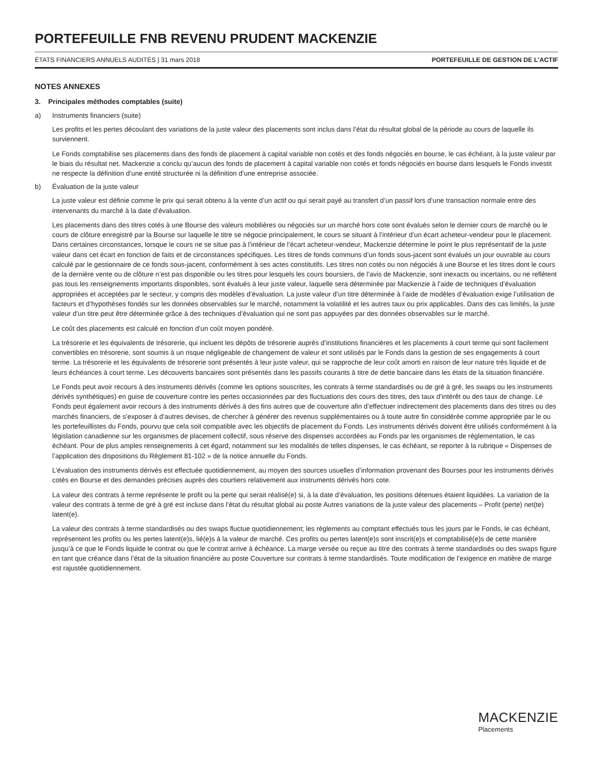PORTEFEUILLE FNB REVENU PRUDENT MACKENZIE
ÉTATS FINANCIERS ANNUELS AUDITÉS | 31 mars 2018 PORTEFEUILLE DE GESTION DE L’ACTIF
NOTES ANNEXES
3. Principales méthodes comptables (suite)
a) Instruments financiers (suite)
Les profits et les pertes découlant des variations de la juste valeur des placements sont inclus dans l’état du résultat global de la période au cours de laquelle ils surviennent.
Le Fonds comptabilise ses placements dans des fonds de placement à capital variable non cotés et des fonds négociés en bourse, le cas échéant, à la juste valeur par le biais du résultat net. Mackenzie a conclu qu’aucun des fonds de placement à capital variable non cotés et fonds négociés en bourse dans lesquels le Fonds investit ne respecte la définition d’une entité structurée ni la définition d’une entreprise associée.
b) Évaluation de la juste valeur
La juste valeur est définie comme le prix qui serait obtenu à la vente d’un actif ou qui serait payé au transfert d’un passif lors d’une transaction normale entre des intervenants du marché à la date d’évaluation.
Les placements dans des titres cotés à une Bourse des valeurs mobilières ou négociés sur un marché hors cote sont évalués selon le dernier cours de marché ou le cours de clôture enregistré par la Bourse sur laquelle le titre se négocie principalement, le cours se situant à l’intérieur d’un écart acheteur-vendeur pour le placement. Dans certaines circonstances, lorsque le cours ne se situe pas à l’intérieur de l’écart acheteur-vendeur, Mackenzie détermine le point le plus représentatif de la juste valeur dans cet écart en fonction de faits et de circonstances spécifiques. Les titres de fonds communs d’un fonds sous-jacent sont évalués un jour ouvrable au cours calculé par le gestionnaire de ce fonds sous-jacent, conformément à ses actes constitutifs. Les titres non cotés ou non négociés à une Bourse et les titres dont le cours de la dernière vente ou de clôture n’est pas disponible ou les titres pour lesquels les cours boursiers, de l’avis de Mackenzie, sont inexacts ou incertains, ou ne reflètent pas tous les renseignements importants disponibles, sont évalués à leur juste valeur, laquelle sera déterminée par Mackenzie à l’aide de techniques d’évaluation appropriées et acceptées par le secteur, y compris des modèles d’évaluation. La juste valeur d’un titre déterminée à l’aide de modèles d’évaluation exige l’utilisation de facteurs et d’hypothèses fondés sur les données observables sur le marché, notamment la volatilité et les autres taux ou prix applicables. Dans des cas limités, la juste valeur d’un titre peut être déterminée grâce à des techniques d’évaluation qui ne sont pas appuyées par des données observables sur le marché.
Le coût des placements est calculé en fonction d’un coût moyen pondéré.
La trésorerie et les équivalents de trésorerie, qui incluent les dépôts de trésorerie auprès d’institutions financières et les placements à court terme qui sont facilement convertibles en trésorerie, sont soumis à un risque négligeable de changement de valeur et sont utilisés par le Fonds dans la gestion de ses engagements à court terme. La trésorerie et les équivalents de trésorerie sont présentés à leur juste valeur, qui se rapproche de leur coût amorti en raison de leur nature très liquide et de leurs échéances à court terme. Les découverts bancaires sont présentés dans les passifs courants à titre de dette bancaire dans les états de la situation financière.
Le Fonds peut avoir recours à des instruments dérivés (comme les options souscrites, les contrats à terme standardisés ou de gré à gré, les swaps ou les instruments dérivés synthétiques) en guise de couverture contre les pertes occasionnées par des fluctuations des cours des titres, des taux d’intérêt ou des taux de change. Le Fonds peut également avoir recours à des instruments dérivés à des fins autres que de couverture afin d’effectuer indirectement des placements dans des titres ou des marchés financiers, de s’exposer à d’autres devises, de chercher à générer des revenus supplémentaires ou à toute autre fin considérée comme appropriée par le ou les portefeuillistes du Fonds, pourvu que cela soit compatible avec les objectifs de placement du Fonds. Les instruments dérivés doivent être utilisés conformément à la législation canadienne sur les organismes de placement collectif, sous réserve des dispenses accordées au Fonds par les organismes de réglementation, le cas échéant. Pour de plus amples renseignements à cet égard, notamment sur les modalités de telles dispenses, le cas échéant, se reporter à la rubrique « Dispenses de l’application des dispositions du Règlement 81-102 » de la notice annuelle du Fonds.
L’évaluation des instruments dérivés est effectuée quotidiennement, au moyen des sources usuelles d’information provenant des Bourses pour les instruments dérivés cotés en Bourse et des demandes précises auprès des courtiers relativement aux instruments dérivés hors cote.
La valeur des contrats à terme représente le profit ou la perte qui serait réalisé(e) si, à la date d’évaluation, les positions détenues étaient liquidées. La variation de la valeur des contrats à terme de gré à gré est incluse dans l’état du résultat global au poste Autres variations de la juste valeur des placements – Profit (perte) net(te) latent(e).
La valeur des contrats à terme standardisés ou des swaps fluctue quotidiennement; les règlements au comptant effectués tous les jours par le Fonds, le cas échéant, représentent les profits ou les pertes latent(e)s, lié(e)s à la valeur de marché. Ces profits ou pertes latent(e)s sont inscrit(e)s et comptabilisé(e)s de cette manière jusqu’à ce que le Fonds liquide le contrat ou que le contrat arrive à échéance. La marge versée ou reçue au titre des contrats à terme standardisés ou des swaps figure en tant que créance dans l’état de la situation financière au poste Couverture sur contrats à terme standardisés. Toute modification de l’exigence en matière de marge est rajustée quotidiennement.
MACKENZIE
Placements